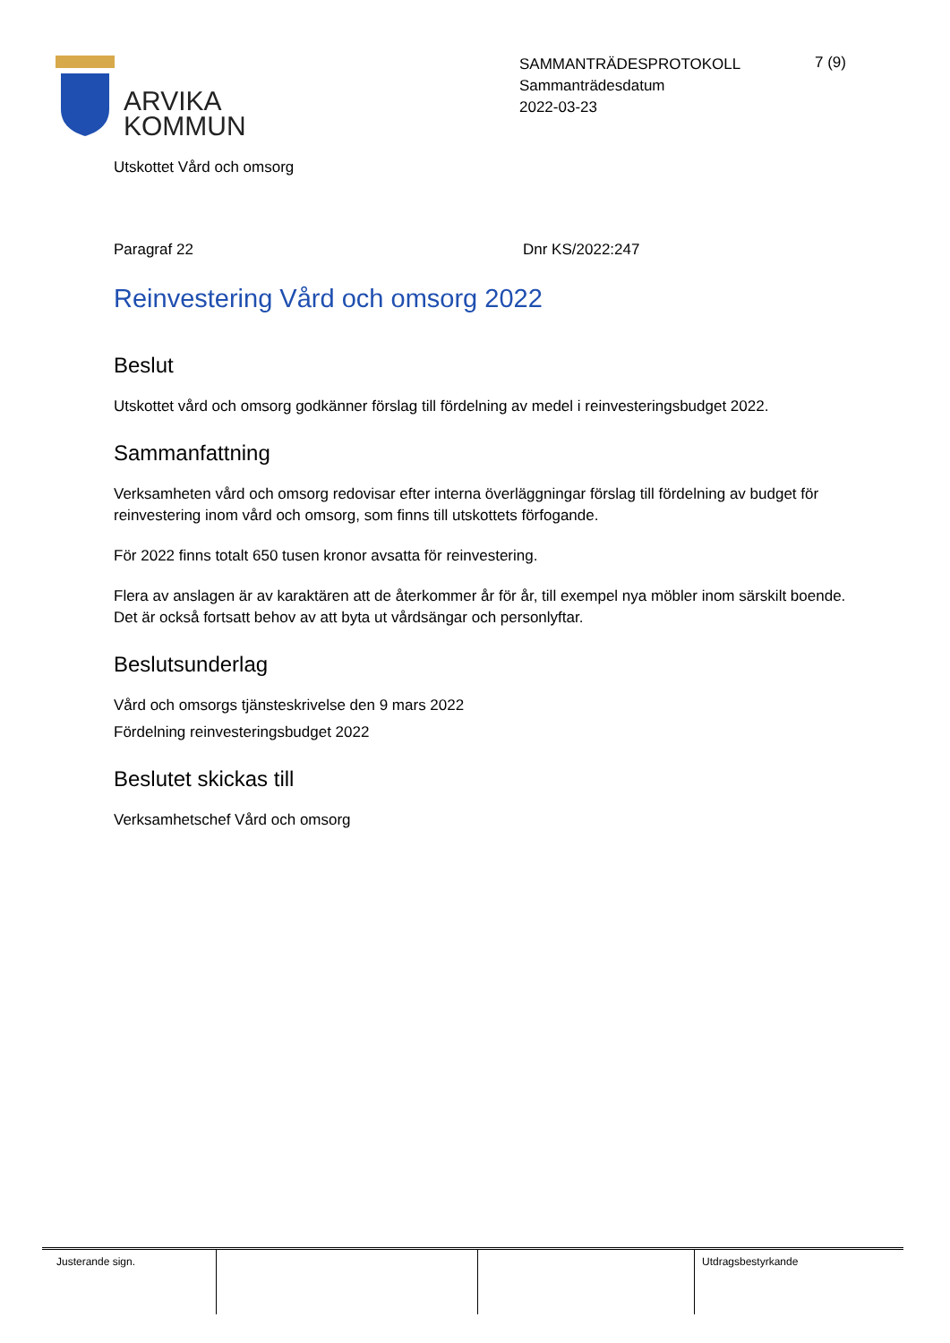ARVIKA
KOMMUN
SAMMANTRÄDESPROTOKOLL
Sammanträdesdatum
2022-03-23
7 (9)
Utskottet Vård och omsorg
Paragraf 22 Dnr KS/2022:247
Reinvestering Vård och omsorg 2022
Beslut
Utskottet vård och omsorg godkänner förslag till fördelning av medel i reinvesteringsbudget 2022.
Sammanfattning
Verksamheten vård och omsorg redovisar efter interna överläggningar förslag till fördelning av budget för reinvestering inom vård och omsorg, som finns till utskottets förfogande.
För 2022 finns totalt 650 tusen kronor avsatta för reinvestering.
Flera av anslagen är av karaktären att de återkommer år för år, till exempel nya möbler inom särskilt boende. Det är också fortsatt behov av att byta ut vårdsängar och personlyftar.
Beslutsunderlag
Vård och omsorgs tjänsteskrivelse den 9 mars 2022
Fördelning reinvesteringsbudget 2022
Beslutet skickas till
Verksamhetschef Vård och omsorg
| Justerande sign. | | | Utdragsbestyrkande |